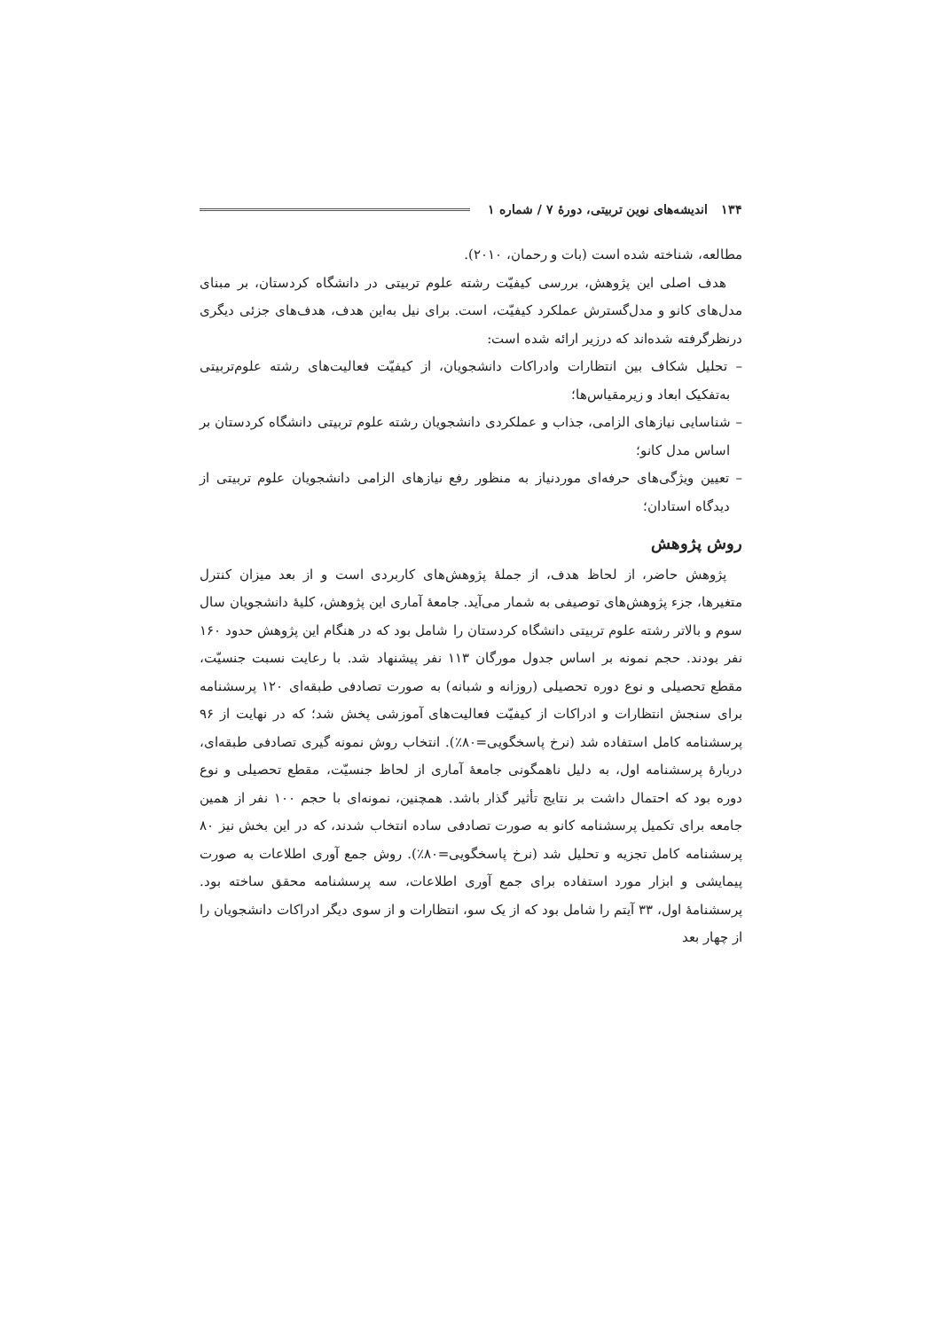۱۳۴ اندیشه‌های نوین تربیتی، دورهٔ ۷ / شماره ۱
مطالعه، شناخته شده است (بات و رحمان، ۲۰۱۰).
هدف اصلی این پژوهش، بررسی کیفیّت رشته علوم تربیتی در دانشگاه کردستان، بر مبنای مدل‌های کانو و مدل‌گسترش عملکرد کیفیّت، است. برای نیل به‌این هدف، هدف‌های جزئی دیگری درنظرگرفته شده‌اند که درزیر ارائه شده است:
– تحلیل شکاف بین انتظارات وادراکات دانشجویان، از کیفیّت فعالیت‌های رشته علوم‌تربیتی به‌تفکیک ابعاد و زیرمقیاس‌ها؛
– شناسایی نیازهای الزامی، جذاب و عملکردی دانشجویان رشته علوم تربیتی دانشگاه کردستان بر اساس مدل کانو؛
– تعیین ویژگی‌های حرفه‌ای موردنیاز به منظور رفع نیازهای الزامی دانشجویان علوم تربیتی از دیدگاه استادان؛
روش پژوهش
پژوهش حاضر، از لحاظ هدف، از جملهٔ پژوهش‌های کاربردی است و از بعد میزان کنترل متغیرها، جزء پژوهش‌های توصیفی به شمار می‌آید. جامعهٔ آماری این پژوهش، کلیهٔ دانشجویان سال سوم و بالاتر رشته علوم تربیتی دانشگاه کردستان را شامل بود که در هنگام این پژوهش حدود ۱۶۰ نفر بودند. حجم نمونه بر اساس جدول مورگان ۱۱۳ نفر پیشنهاد شد. با رعایت نسبت جنسیّت، مقطع تحصیلی و نوع دوره تحصیلی (روزانه و شبانه) به صورت تصادفی طبقه‌ای ۱۲۰ پرسشنامه برای سنجش انتظارات و ادراکات از کیفیّت فعالیت‌های آموزشی پخش شد؛ که در نهایت از ۹۶ پرسشنامه کامل استفاده شد (نرخ پاسخگویی=۸۰٪). انتخاب روش نمونه گیری تصادفی طبقه‌ای، دربارهٔ پرسشنامه اول، به دلیل ناهمگونی جامعهٔ آماری از لحاظ جنسیّت، مقطع تحصیلی و نوع دوره بود که احتمال داشت بر نتایج تأثیر گذار باشد. همچنین، نمونه‌ای با حجم ۱۰۰ نفر از همین جامعه برای تکمیل پرسشنامه کانو به صورت تصادفی ساده انتخاب شدند، که در این بخش نیز ۸۰ پرسشنامه کامل تجزیه و تحلیل شد (نرخ پاسخگویی=۸۰٪). روش جمع آوری اطلاعات به صورت پیمایشی و ابزار مورد استفاده برای جمع آوری اطلاعات، سه پرسشنامه محقق ساخته بود. پرسشنامهٔ اول، ۳۳ آیتم را شامل بود که از یک سو، انتظارات و از سوی دیگر ادراکات دانشجویان را از چهار بعد